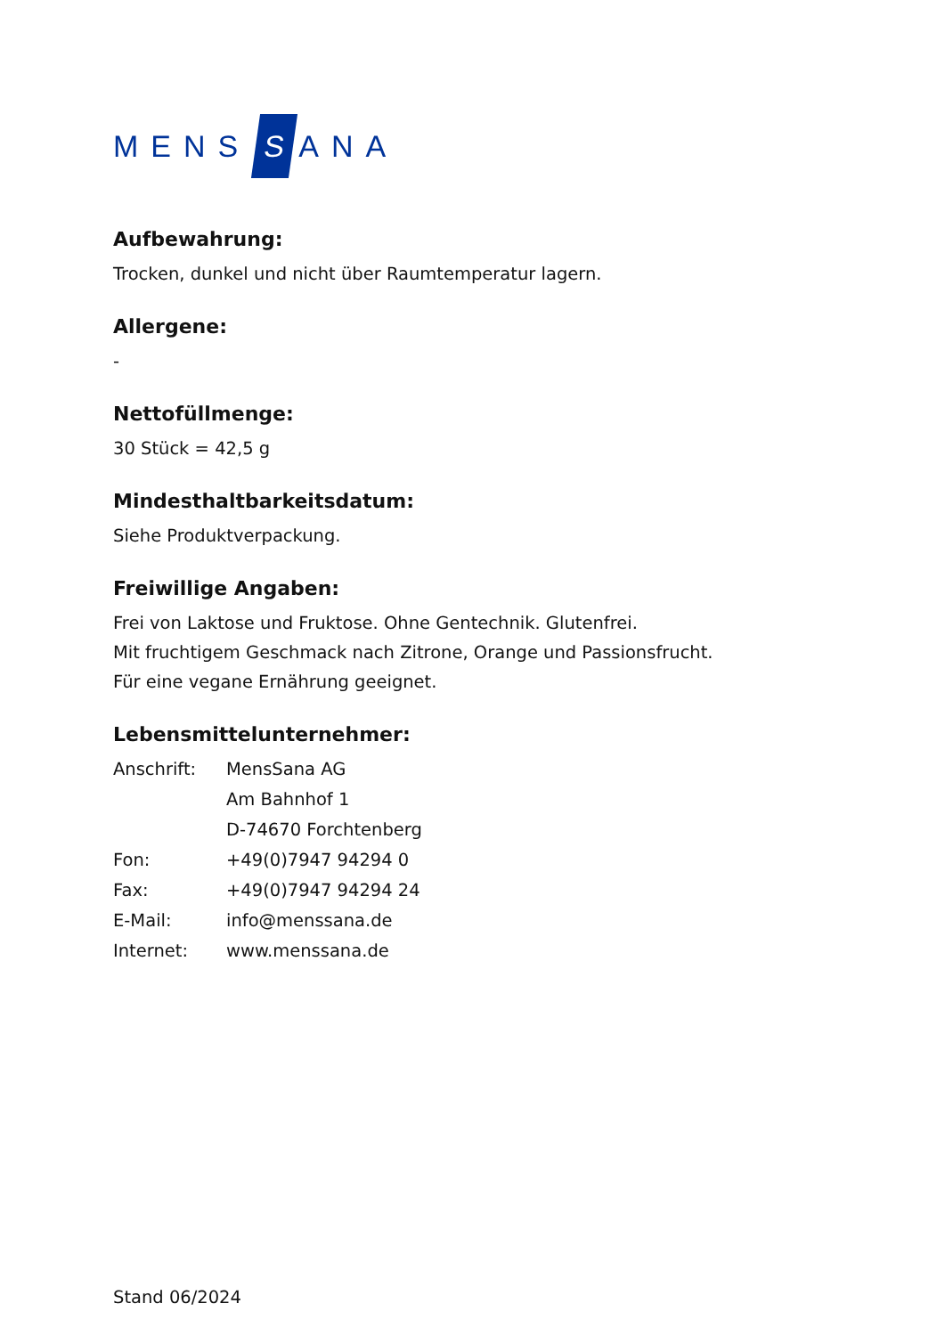MENS S ANA
Aufbewahrung:
Trocken, dunkel und nicht über Raumtemperatur lagern.
Allergene:
-
Nettofüllmenge:
30 Stück = 42,5 g
Mindesthaltbarkeitsdatum:
Siehe Produktverpackung.
Freiwillige Angaben:
Frei von Laktose und Fruktose. Ohne Gentechnik. Glutenfrei.
Mit fruchtigem Geschmack nach Zitrone, Orange und Passionsfrucht.
Für eine vegane Ernährung geeignet.
Lebensmittelunternehmer:
| Anschrift: | MensSana AG Am Bahnhof 1 D-74670 Forchtenberg |
| Fon: | +49(0)7947 94294 0 |
| Fax: | +49(0)7947 94294 24 |
| E-Mail: | info@menssana.de |
| Internet: | www.menssana.de |
Stand 06/2024